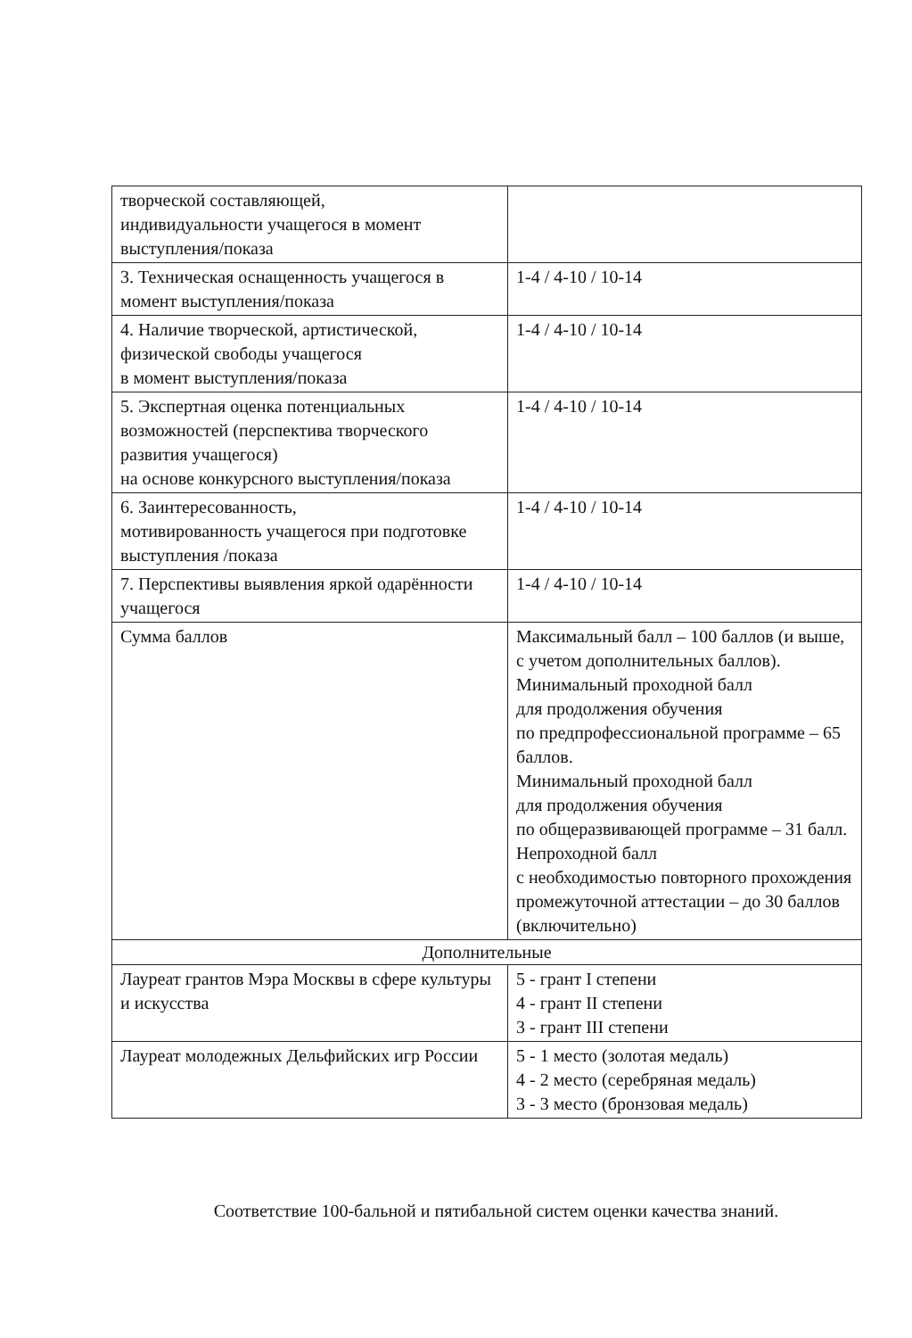| творческой составляющей, индивидуальности учащегося в момент выступления/показа | |
| 3. Техническая оснащенность учащегося в момент выступления/показа | 1-4 / 4-10 / 10-14 |
| 4. Наличие творческой, артистической, физической свободы учащегося в момент выступления/показа | 1-4 / 4-10 / 10-14 |
| 5. Экспертная оценка потенциальных возможностей (перспектива творческого развития учащегося) на основе конкурсного выступления/показа | 1-4 / 4-10 / 10-14 |
| 6. Заинтересованность, мотивированность учащегося при подготовке выступления /показа | 1-4 / 4-10 / 10-14 |
| 7. Перспективы выявления яркой одарённости учащегося | 1-4 / 4-10 / 10-14 |
| Сумма баллов | Максимальный балл – 100 баллов (и выше, с учетом дополнительных баллов). Минимальный проходной балл для продолжения обучения по предпрофессиональной программе – 65 баллов. Минимальный проходной балл для продолжения обучения по общеразвивающей программе – 31 балл. Непроходной балл с необходимостью повторного прохождения промежуточной аттестации – до 30 баллов (включительно) |
| Дополнительные | |
| Лауреат грантов Мэра Москвы в сфере культуры и искусства | 5 - грант I степени 4 - грант II степени 3 - грант III степени |
| Лауреат молодежных Дельфийских игр России | 5 - 1 место (золотая медаль) 4 - 2 место (серебряная медаль) 3 - 3 место (бронзовая медаль) |
Соответствие 100-бальной и пятибальной систем оценки качества знаний.